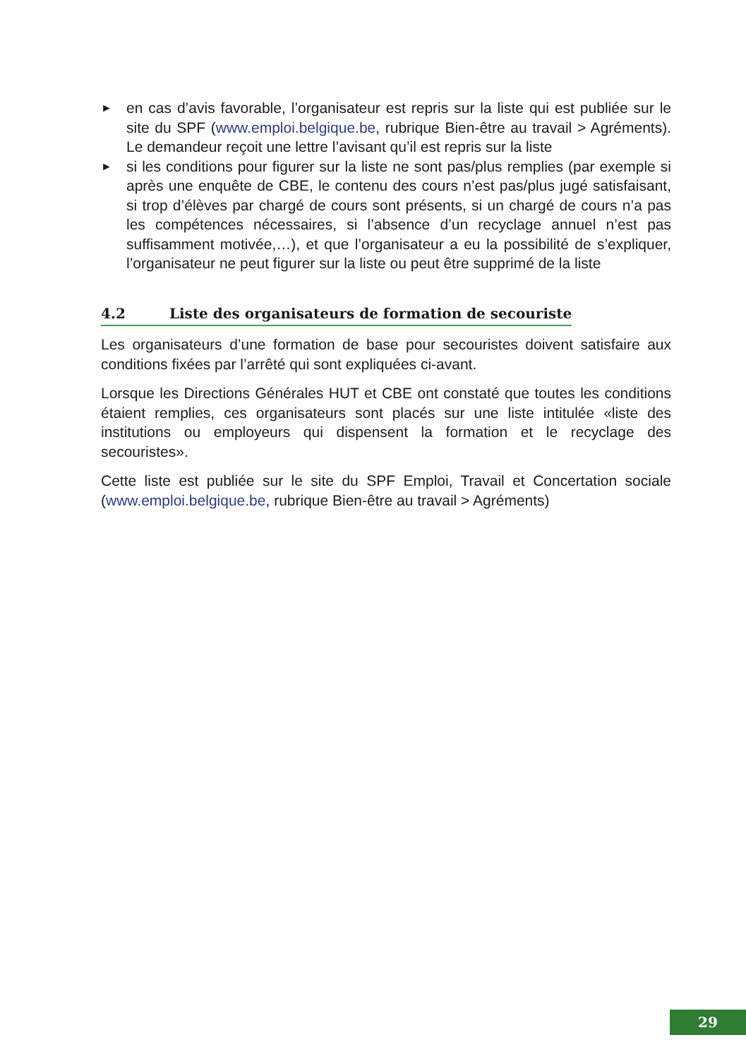► en cas d’avis favorable, l’organisateur est repris sur la liste qui est publiée sur le site du SPF (www.emploi.belgique.be, rubrique Bien-être au travail > Agréments). Le demandeur reçoit une lettre l’avisant qu’il est repris sur la liste
► si les conditions pour figurer sur la liste ne sont pas/plus remplies (par exemple si après une enquête de CBE, le contenu des cours n’est pas/plus jugé satisfaisant, si trop d’élèves par chargé de cours sont présents, si un chargé de cours n’a pas les compétences nécessaires, si l’absence d’un recyclage annuel n’est pas suffisamment motivée,…), et que l’organisateur a eu la possibilité de s’expliquer, l’organisateur ne peut figurer sur la liste ou peut être supprimé de la liste
4.2 Liste des organisateurs de formation de secouriste
Les organisateurs d’une formation de base pour secouristes doivent satisfaire aux conditions fixées par l’arrêté qui sont expliquées ci-avant.
Lorsque les Directions Générales HUT et CBE ont constaté que toutes les conditions étaient remplies, ces organisateurs sont placés sur une liste intitulée «liste des institutions ou employeurs qui dispensent la formation et le recyclage des secouristes».
Cette liste est publiée sur le site du SPF Emploi, Travail et Concertation sociale (www.emploi.belgique.be, rubrique Bien-être au travail > Agréments)
29